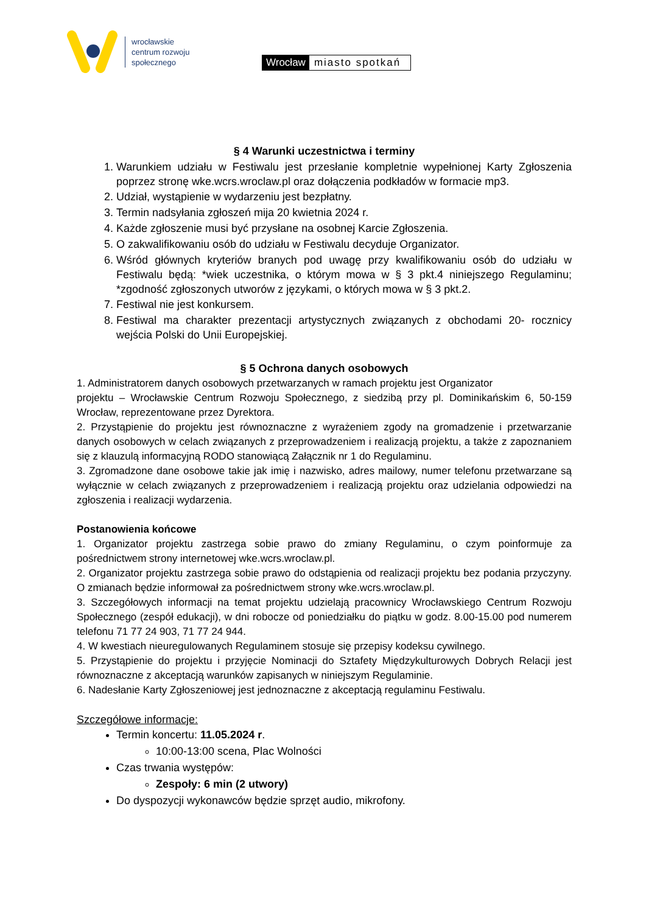wrocławskie
centrum rozwoju
społecznego
Wrocław miasto spotkań
§ 4 Warunki uczestnictwa i terminy
1. Warunkiem udziału w Festiwalu jest przesłanie kompletnie wypełnionej Karty Zgłoszenia poprzez stronę wke.wcrs.wroclaw.pl oraz dołączenia podkładów w formacie mp3.
2. Udział, wystąpienie w wydarzeniu jest bezpłatny.
3. Termin nadsyłania zgłoszeń mija 20 kwietnia 2024 r.
4. Każde zgłoszenie musi być przysłane na osobnej Karcie Zgłoszenia.
5. O zakwalifikowaniu osób do udziału w Festiwalu decyduje Organizator.
6. Wśród głównych kryteriów branych pod uwagę przy kwalifikowaniu osób do udziału w Festiwalu będą: *wiek uczestnika, o którym mowa w § 3 pkt.4 niniejszego Regulaminu; *zgodność zgłoszonych utworów z językami, o których mowa w § 3 pkt.2.
7. Festiwal nie jest konkursem.
8. Festiwal ma charakter prezentacji artystycznych związanych z obchodami 20- rocznicy wejścia Polski do Unii Europejskiej.
§ 5 Ochrona danych osobowych
1. Administratorem danych osobowych przetwarzanych w ramach projektu jest Organizator
projektu – Wrocławskie Centrum Rozwoju Społecznego, z siedzibą przy pl. Dominikańskim 6, 50-159 Wrocław, reprezentowane przez Dyrektora.
2. Przystąpienie do projektu jest równoznaczne z wyrażeniem zgody na gromadzenie i przetwarzanie danych osobowych w celach związanych z przeprowadzeniem i realizacją projektu, a także z zapoznaniem się z klauzulą informacyjną RODO stanowiącą Załącznik nr 1 do Regulaminu.
3. Zgromadzone dane osobowe takie jak imię i nazwisko, adres mailowy, numer telefonu przetwarzane są wyłącznie w celach związanych z przeprowadzeniem i realizacją projektu oraz udzielania odpowiedzi na zgłoszenia i realizacji wydarzenia.
Postanowienia końcowe
1. Organizator projektu zastrzega sobie prawo do zmiany Regulaminu, o czym poinformuje za pośrednictwem strony internetowej wke.wcrs.wroclaw.pl.
2. Organizator projektu zastrzega sobie prawo do odstąpienia od realizacji projektu bez podania przyczyny. O zmianach będzie informował za pośrednictwem strony wke.wcrs.wroclaw.pl.
3. Szczegółowych informacji na temat projektu udzielają pracownicy Wrocławskiego Centrum Rozwoju Społecznego (zespół edukacji), w dni robocze od poniedziałku do piątku w godz. 8.00-15.00 pod numerem telefonu 71 77 24 903, 71 77 24 944.
4. W kwestiach nieuregulowanych Regulaminem stosuje się przepisy kodeksu cywilnego.
5. Przystąpienie do projektu i przyjęcie Nominacji do Sztafety Międzykulturowych Dobrych Relacji jest równoznaczne z akceptacją warunków zapisanych w niniejszym Regulaminie.
6. Nadesłanie Karty Zgłoszeniowej jest jednoznaczne z akceptacją regulaminu Festiwalu.
Szczegółowe informacje:
Termin koncertu: 11.05.2024 r.
10:00-13:00 scena, Plac Wolności
Czas trwania występów:
Zespoły: 6 min (2 utwory)
Do dyspozycji wykonawców będzie sprzęt audio, mikrofony.